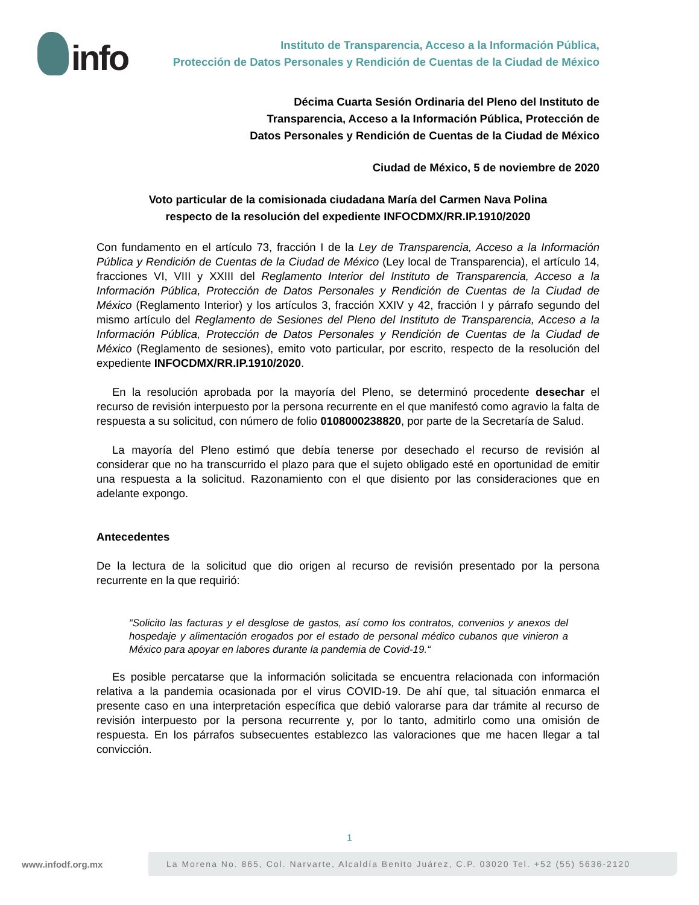info
Instituto de Transparencia, Acceso a la Información Pública,
Protección de Datos Personales y Rendición de Cuentas de la Ciudad de México
Décima Cuarta Sesión Ordinaria del Pleno del Instituto de
Transparencia, Acceso a la Información Pública, Protección de
Datos Personales y Rendición de Cuentas de la Ciudad de México
Ciudad de México, 5 de noviembre de 2020
Voto particular de la comisionada ciudadana María del Carmen Nava Polina
respecto de la resolución del expediente INFOCDMX/RR.IP.1910/2020
Con fundamento en el artículo 73, fracción I de la Ley de Transparencia, Acceso a la Información Pública y Rendición de Cuentas de la Ciudad de México (Ley local de Transparencia), el artículo 14, fracciones VI, VIII y XXIII del Reglamento Interior del Instituto de Transparencia, Acceso a la Información Pública, Protección de Datos Personales y Rendición de Cuentas de la Ciudad de México (Reglamento Interior) y los artículos 3, fracción XXIV y 42, fracción I y párrafo segundo del mismo artículo del Reglamento de Sesiones del Pleno del Instituto de Transparencia, Acceso a la Información Pública, Protección de Datos Personales y Rendición de Cuentas de la Ciudad de México (Reglamento de sesiones), emito voto particular, por escrito, respecto de la resolución del expediente INFOCDMX/RR.IP.1910/2020.
En la resolución aprobada por la mayoría del Pleno, se determinó procedente desechar el recurso de revisión interpuesto por la persona recurrente en el que manifestó como agravio la falta de respuesta a su solicitud, con número de folio 0108000238820, por parte de la Secretaría de Salud.
La mayoría del Pleno estimó que debía tenerse por desechado el recurso de revisión al considerar que no ha transcurrido el plazo para que el sujeto obligado esté en oportunidad de emitir una respuesta a la solicitud. Razonamiento con el que disiento por las consideraciones que en adelante expongo.
Antecedentes
De la lectura de la solicitud que dio origen al recurso de revisión presentado por la persona recurrente en la que requirió:
“Solicito las facturas y el desglose de gastos, así como los contratos, convenios y anexos del hospedaje y alimentación erogados por el estado de personal médico cubanos que vinieron a México para apoyar en labores durante la pandemia de Covid-19.“
Es posible percatarse que la información solicitada se encuentra relacionada con información relativa a la pandemia ocasionada por el virus COVID-19. De ahí que, tal situación enmarca el presente caso en una interpretación específica que debió valorarse para dar trámite al recurso de revisión interpuesto por la persona recurrente y, por lo tanto, admitirlo como una omisión de respuesta. En los párrafos subsecuentes establezco las valoraciones que me hacen llegar a tal convicción.
1
www.infodf.org.mx
La Morena No. 865, Col. Narvarte, Alcaldía Benito Juárez, C.P. 03020 Tel. +52 (55) 5636-2120